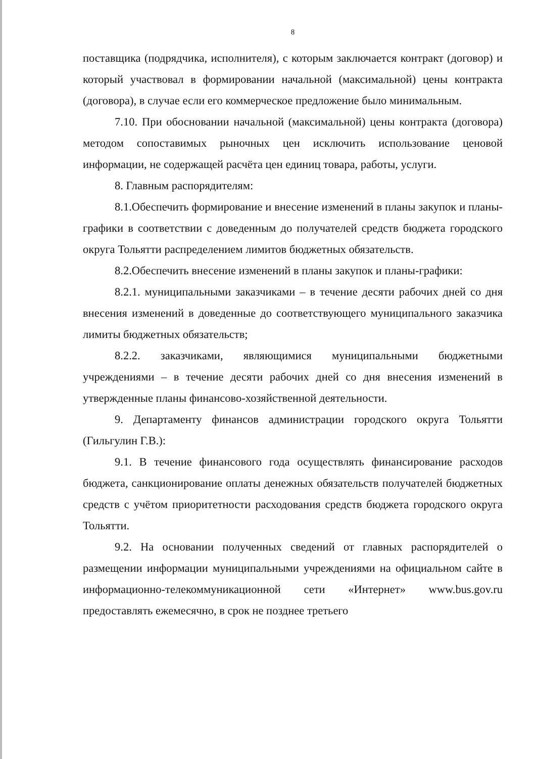8
поставщика (подрядчика, исполнителя), с которым заключается контракт (договор) и который участвовал в формировании начальной (максимальной) цены контракта (договора), в случае если его коммерческое предложение было минимальным.
7.10. При обосновании начальной (максимальной) цены контракта (договора) методом сопоставимых рыночных цен исключить использование ценовой информации, не содержащей расчёта цен единиц товара, работы, услуги.
8. Главным распорядителям:
8.1.Обеспечить формирование и внесение изменений в планы закупок и планы-графики в соответствии с доведенным до получателей средств бюджета городского округа Тольятти распределением лимитов бюджетных обязательств.
8.2.Обеспечить внесение изменений в планы закупок и планы-графики:
8.2.1. муниципальными заказчиками – в течение десяти рабочих дней со дня внесения изменений в доведенные до соответствующего муниципального заказчика лимиты бюджетных обязательств;
8.2.2. заказчиками, являющимися муниципальными бюджетными учреждениями – в течение десяти рабочих дней со дня внесения изменений в утвержденные планы финансово-хозяйственной деятельности.
9. Департаменту финансов администрации городского округа Тольятти (Гильгулин Г.В.):
9.1. В течение финансового года осуществлять финансирование расходов бюджета, санкционирование оплаты денежных обязательств получателей бюджетных средств с учётом приоритетности расходования средств бюджета городского округа Тольятти.
9.2. На основании полученных сведений от главных распорядителей о размещении информации муниципальными учреждениями на официальном сайте в информационно-телекоммуникационной сети «Интернет» www.bus.gov.ru предоставлять ежемесячно, в срок не позднее третьего